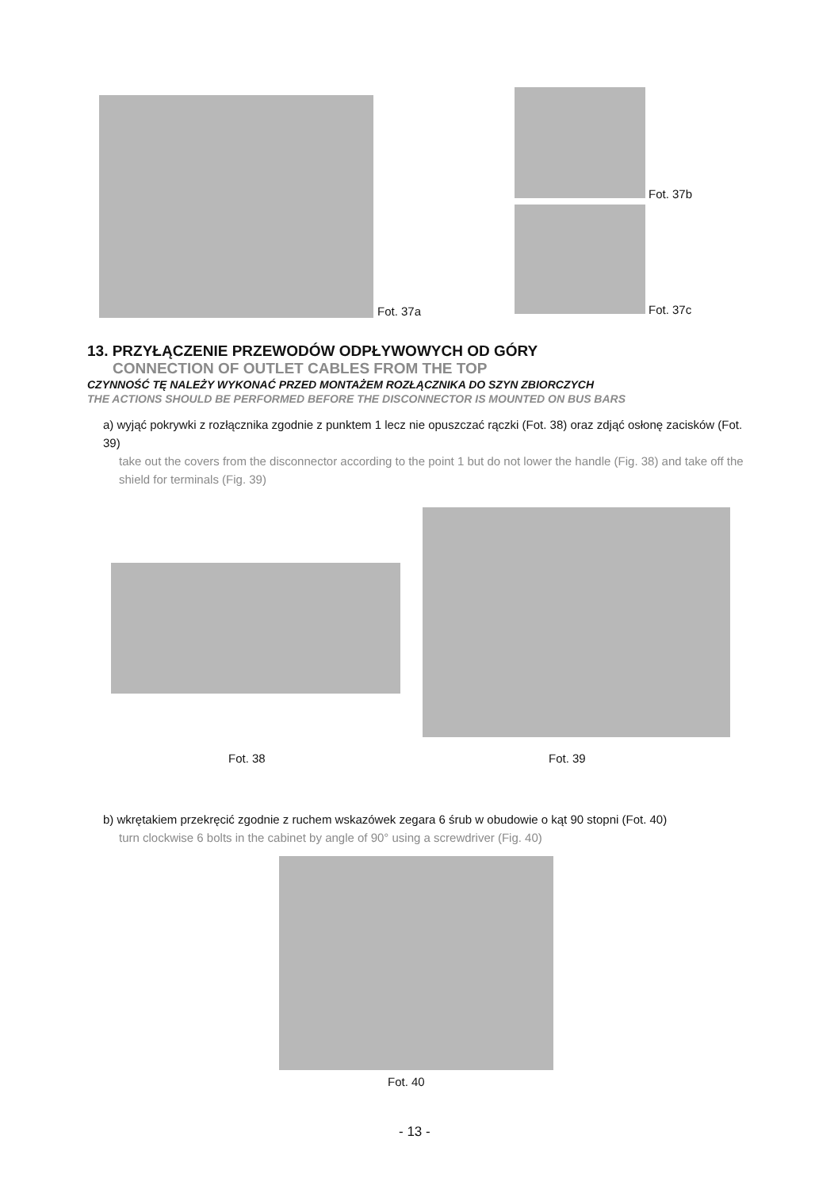Fot. 37a
Fot. 37b
Fot. 37c
13. PRZYŁĄCZENIE PRZEWODÓW ODPŁYWOWYCH OD GÓRY
CONNECTION OF OUTLET CABLES FROM THE TOP
CZYNNOŚĆ TĘ NALEŻY WYKONAĆ PRZED MONTAŻEM ROZŁĄCZNIKA DO SZYN ZBIORCZYCH
THE ACTIONS SHOULD BE PERFORMED BEFORE THE DISCONNECTOR IS MOUNTED ON BUS BARS
a) wyjąć pokrywki z rozłącznika zgodnie z punktem 1 lecz nie opuszczać rączki (Fot. 38) oraz zdjąć osłonę zacisków (Fot. 39)
take out the covers from the disconnector according to the point 1 but do not lower the handle (Fig. 38) and take off the shield for terminals (Fig. 39)
Fot. 38 Fot. 39
b) wkrętakiem przekręcić zgodnie z ruchem wskazówek zegara 6 śrub w obudowie o kąt 90 stopni (Fot. 40)
turn clockwise 6 bolts in the cabinet by angle of 90° using a screwdriver (Fig. 40)
Fot. 40
- 13 -